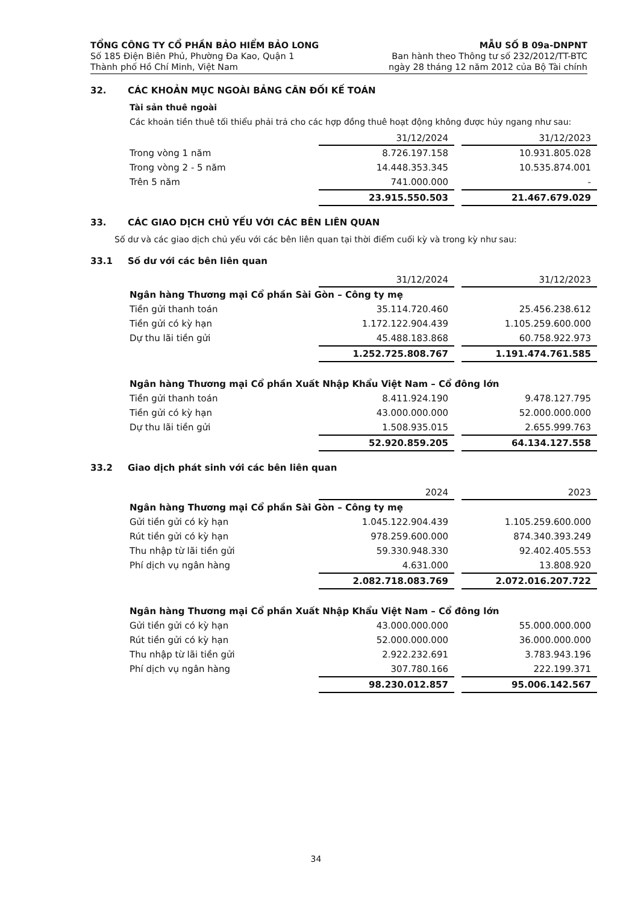TỔNG CÔNG TY CỔ PHẦN BẢO HIỂM BẢO LONG
Số 185 Điện Biên Phủ, Phường Đa Kao, Quận 1
Thành phố Hồ Chí Minh, Việt Nam
MẪU SỐ B 09a-DNPNT
Ban hành theo Thông tư số 232/2012/TT-BTC
ngày 28 tháng 12 năm 2012 của Bộ Tài chính
32. CÁC KHOẢN MỤC NGOÀI BẢNG CÂN ĐỐI KẾ TOÁN
Tài sản thuê ngoài
Các khoản tiền thuê tối thiểu phải trả cho các hợp đồng thuê hoạt động không được hủy ngang như sau:
| | 31/12/2024 | 31/12/2023 |
| Trong vòng 1 năm | 8.726.197.158 | 10.931.805.028 |
| Trong vòng 2 - 5 năm | 14.448.353.345 | 10.535.874.001 |
| Trên 5 năm | 741.000.000 | - |
| | 23.915.550.503 | 21.467.679.029 |
33. CÁC GIAO DỊCH CHỦ YẾU VỚI CÁC BÊN LIÊN QUAN
Số dư và các giao dịch chủ yếu với các bên liên quan tại thời điểm cuối kỳ và trong kỳ như sau:
33.1 Số dư với các bên liên quan
| | 31/12/2024 | 31/12/2023 |
| Ngân hàng Thương mại Cổ phần Sài Gòn – Công ty mẹ | | |
| Tiền gửi thanh toán | 35.114.720.460 | 25.456.238.612 |
| Tiền gửi có kỳ hạn | 1.172.122.904.439 | 1.105.259.600.000 |
| Dự thu lãi tiền gửi | 45.488.183.868 | 60.758.922.973 |
| | 1.252.725.808.767 | 1.191.474.761.585 |
| Ngân hàng Thương mại Cổ phần Xuất Nhập Khẩu Việt Nam – Cổ đông lớn | | |
| Tiền gửi thanh toán | 8.411.924.190 | 9.478.127.795 |
| Tiền gửi có kỳ hạn | 43.000.000.000 | 52.000.000.000 |
| Dự thu lãi tiền gửi | 1.508.935.015 | 2.655.999.763 |
| | 52.920.859.205 | 64.134.127.558 |
33.2 Giao dịch phát sinh với các bên liên quan
| | 2024 | 2023 |
| Ngân hàng Thương mại Cổ phần Sài Gòn – Công ty mẹ | | |
| Gửi tiền gửi có kỳ hạn | 1.045.122.904.439 | 1.105.259.600.000 |
| Rút tiền gửi có kỳ hạn | 978.259.600.000 | 874.340.393.249 |
| Thu nhập từ lãi tiền gửi | 59.330.948.330 | 92.402.405.553 |
| Phí dịch vụ ngân hàng | 4.631.000 | 13.808.920 |
| | 2.082.718.083.769 | 2.072.016.207.722 |
| Ngân hàng Thương mại Cổ phần Xuất Nhập Khẩu Việt Nam – Cổ đông lớn | | |
| Gửi tiền gửi có kỳ hạn | 43.000.000.000 | 55.000.000.000 |
| Rút tiền gửi có kỳ hạn | 52.000.000.000 | 36.000.000.000 |
| Thu nhập từ lãi tiền gửi | 2.922.232.691 | 3.783.943.196 |
| Phí dịch vụ ngân hàng | 307.780.166 | 222.199.371 |
| | 98.230.012.857 | 95.006.142.567 |
34